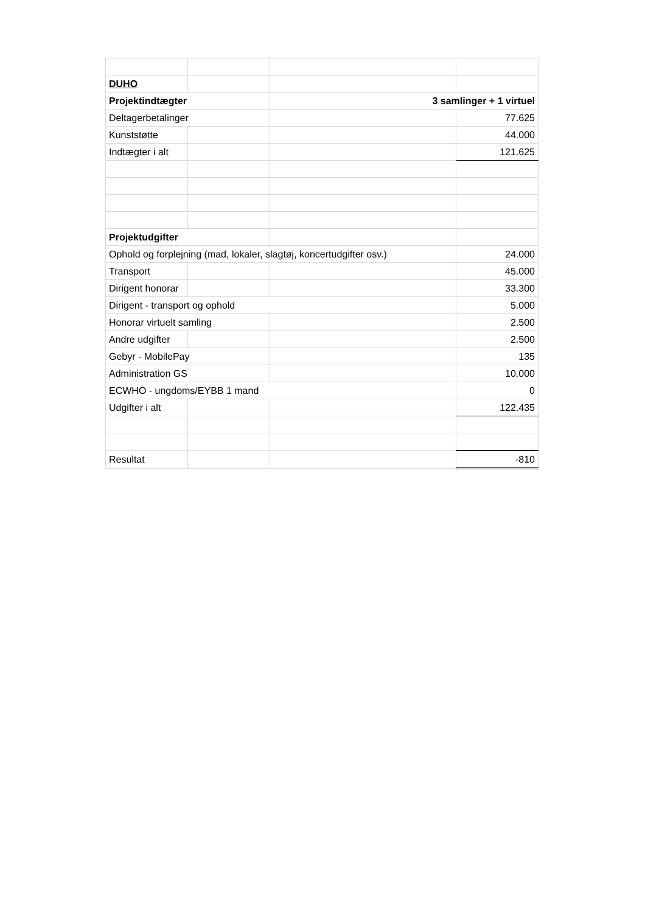| DUHO | | | |
| Projektindtægter | | 3 samlinger + 1 virtuel | |
| Deltagerbetalinger | | | 77.625 |
| Kunststøtte | | | 44.000 |
| Indtægter i alt | | | 121.625 |
| Projektudgifter | | | |
| Ophold og forplejning (mad, lokaler, slagtøj, koncertudgifter osv.) | | | 24.000 |
| Transport | | | 45.000 |
| Dirigent honorar | | | 33.300 |
| Dirigent - transport og ophold | | | 5.000 |
| Honorar virtuelt samling | | | 2.500 |
| Andre udgifter | | | 2.500 |
| Gebyr - MobilePay | | | 135 |
| Administration GS | | | 10.000 |
| ECWHO - ungdoms/EYBB 1 mand | | | 0 |
| Udgifter i alt | | | 122.435 |
| Resultat | | | -810 |